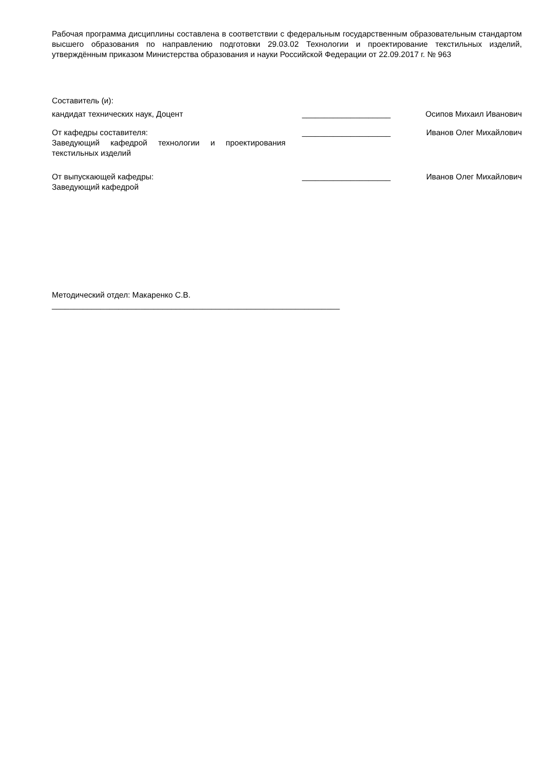Рабочая программа дисциплины составлена в соответствии с федеральным государственным образовательным стандартом высшего образования по направлению подготовки 29.03.02 Технологии и проектирование текстильных изделий, утверждённым приказом Министерства образования и науки Российской Федерации от 22.09.2017 г. № 963
Составитель (и):
кандидат технических наук, Доцент ____________________ Осипов Михаил Иванович
От кафедры составителя:
Заведующий кафедрой технологии и проектирования текстильных изделий
____________________ Иванов Олег Михайлович
От выпускающей кафедры:
Заведующий кафедрой
____________________ Иванов Олег Михайлович
Методический отдел: Макаренко С.В.
_________________________________________________________________